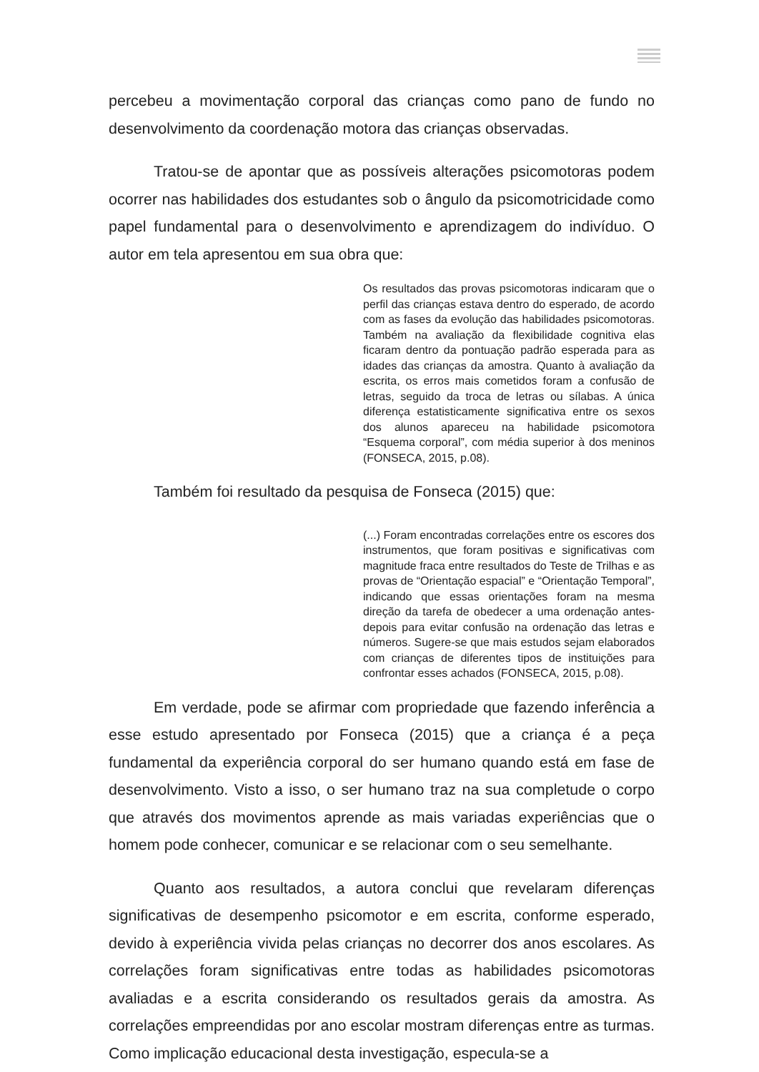percebeu a movimentação corporal das crianças como pano de fundo no desenvolvimento da coordenação motora das crianças observadas.
Tratou-se de apontar que as possíveis alterações psicomotoras podem ocorrer nas habilidades dos estudantes sob o ângulo da psicomotricidade como papel fundamental para o desenvolvimento e aprendizagem do indivíduo. O autor em tela apresentou em sua obra que:
Os resultados das provas psicomotoras indicaram que o perfil das crianças estava dentro do esperado, de acordo com as fases da evolução das habilidades psicomotoras. Também na avaliação da flexibilidade cognitiva elas ficaram dentro da pontuação padrão esperada para as idades das crianças da amostra. Quanto à avaliação da escrita, os erros mais cometidos foram a confusão de letras, seguido da troca de letras ou sílabas. A única diferença estatisticamente significativa entre os sexos dos alunos apareceu na habilidade psicomotora “Esquema corporal”, com média superior à dos meninos (FONSECA, 2015, p.08).
Também foi resultado da pesquisa de Fonseca (2015) que:
(...) Foram encontradas correlações entre os escores dos instrumentos, que foram positivas e significativas com magnitude fraca entre resultados do Teste de Trilhas e as provas de “Orientação espacial” e “Orientação Temporal”, indicando que essas orientações foram na mesma direção da tarefa de obedecer a uma ordenação antes-depois para evitar confusão na ordenação das letras e números. Sugere-se que mais estudos sejam elaborados com crianças de diferentes tipos de instituições para confrontar esses achados (FONSECA, 2015, p.08).
Em verdade, pode se afirmar com propriedade que fazendo inferência a esse estudo apresentado por Fonseca (2015) que a criança é a peça fundamental da experiência corporal do ser humano quando está em fase de desenvolvimento. Visto a isso, o ser humano traz na sua completude o corpo que através dos movimentos aprende as mais variadas experiências que o homem pode conhecer, comunicar e se relacionar com o seu semelhante.
Quanto aos resultados, a autora conclui que revelaram diferenças significativas de desempenho psicomotor e em escrita, conforme esperado, devido à experiência vivida pelas crianças no decorrer dos anos escolares. As correlações foram significativas entre todas as habilidades psicomotoras avaliadas e a escrita considerando os resultados gerais da amostra. As correlações empreendidas por ano escolar mostram diferenças entre as turmas. Como implicação educacional desta investigação, especula-se a